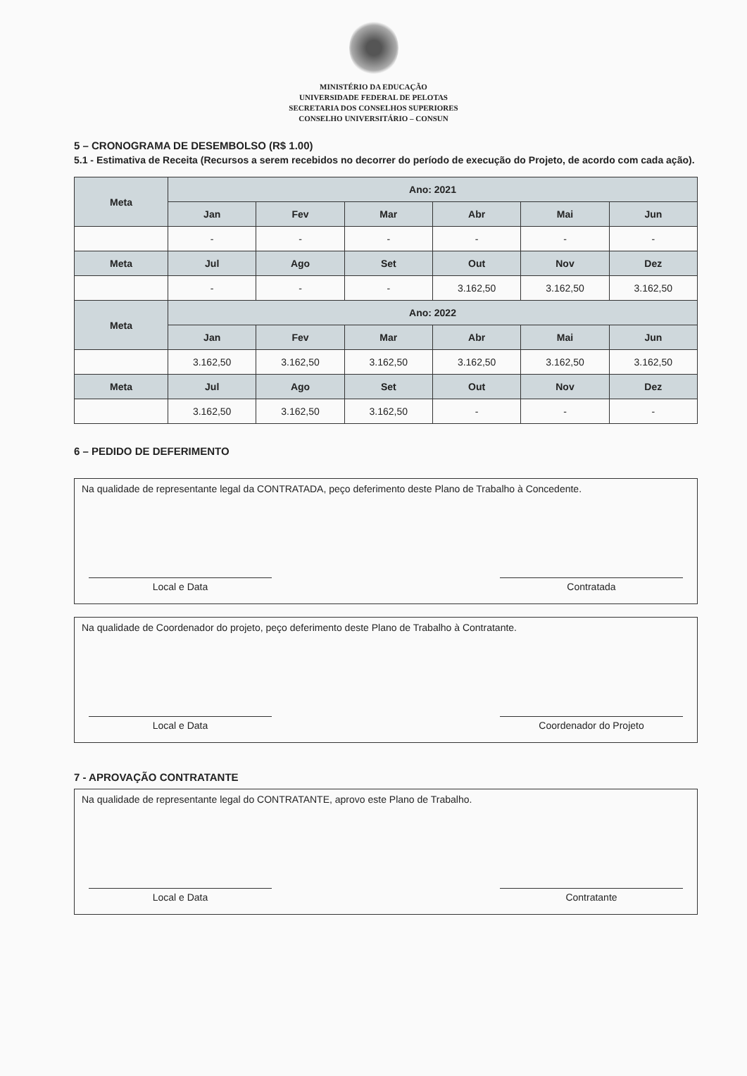MINISTÉRIO DA EDUCAÇÃO
UNIVERSIDADE FEDERAL DE PELOTAS
SECRETARIA DOS CONSELHOS SUPERIORES
CONSELHO UNIVERSITÁRIO – CONSUN
5 – CRONOGRAMA DE DESEMBOLSO (R$ 1.00)
5.1 - Estimativa de Receita (Recursos a serem recebidos no decorrer do período de execução do Projeto, de acordo com cada ação).
| Meta | Ano: 2021 | | | | | |
| --- | --- | --- | --- | --- | --- | --- |
| | Jan | Fev | Mar | Abr | Mai | Jun |
| | - | - | - | - | - | - |
| Meta | Jul | Ago | Set | Out | Nov | Dez |
| | - | - | - | 3.162,50 | 3.162,50 | 3.162,50 |
| Meta | Ano: 2022 | | | | | |
| | Jan | Fev | Mar | Abr | Mai | Jun |
| | 3.162,50 | 3.162,50 | 3.162,50 | 3.162,50 | 3.162,50 | 3.162,50 |
| Meta | Jul | Ago | Set | Out | Nov | Dez |
| | 3.162,50 | 3.162,50 | 3.162,50 | - | - | - |
6 – PEDIDO DE DEFERIMENTO
Na qualidade de representante legal da CONTRATADA, peço deferimento deste Plano de Trabalho à Concedente.
Local e Data Contratada
Na qualidade de Coordenador do projeto, peço deferimento deste Plano de Trabalho à Contratante.
Local e Data Coordenador do Projeto
7 - APROVAÇÃO CONTRATANTE
Na qualidade de representante legal do CONTRATANTE, aprovo este Plano de Trabalho.
Local e Data Contratante